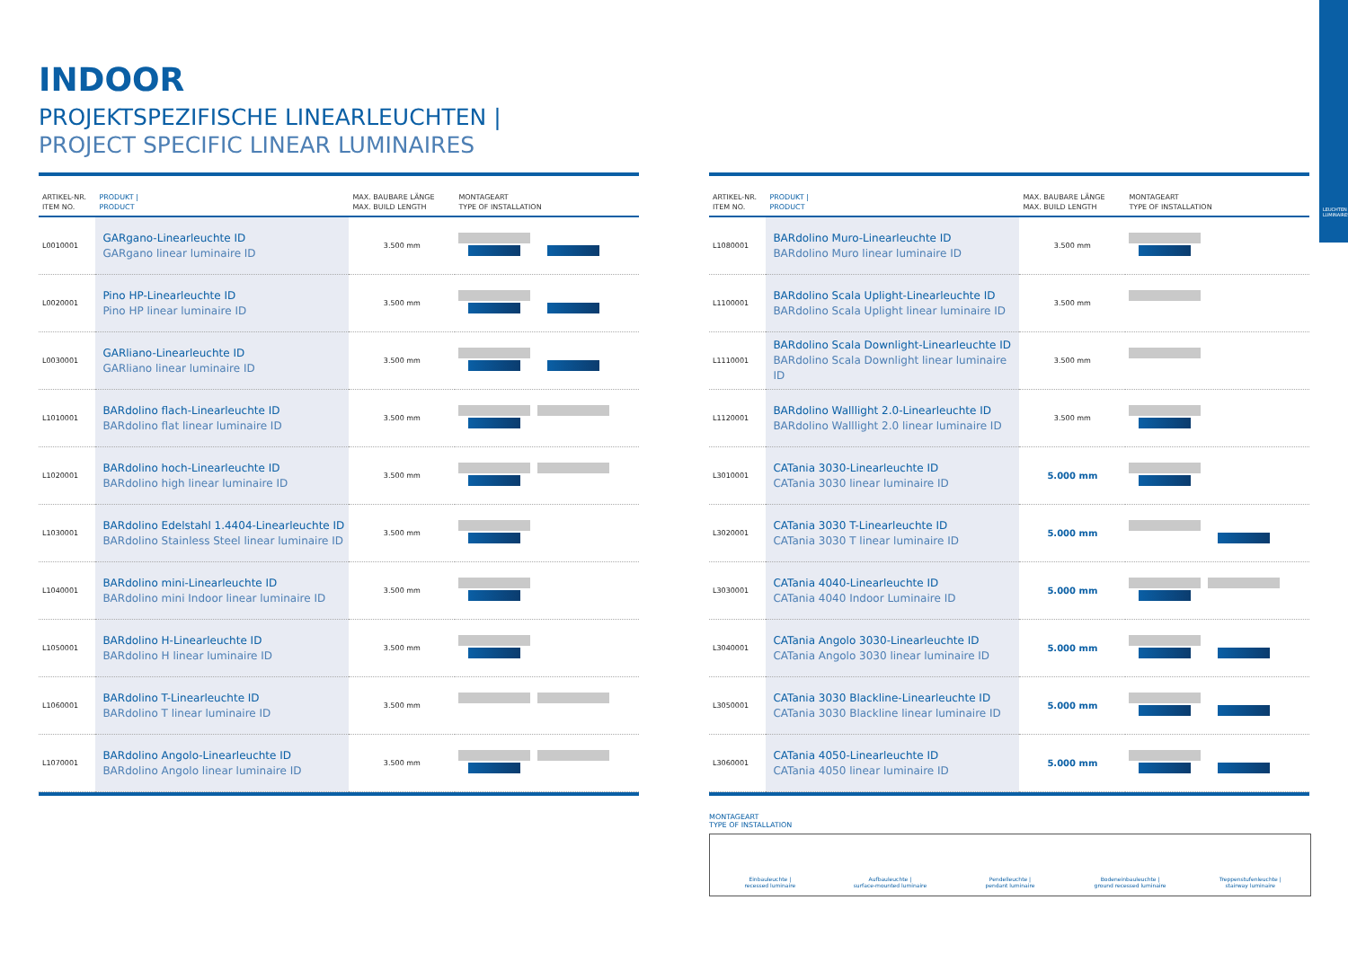LEUCHTEN LUMINAIRES
INDOOR
PROJEKTSPEZIFISCHE LINEARLEUCHTEN |
PROJECT SPECIFIC LINEAR LUMINAIRES
| ARTIKEL-NR. ITEM NO. | PRODUKT / PRODUCT | MAX. BAUBARE LÄNGE MAX. BUILD LENGTH | MONTAGEART TYPE OF INSTALLATION |
| --- | --- | --- | --- |
| L0010001 | GARgano-Linearleuchte ID GARgano linear luminaire ID | 3.500 mm | |
| L0020001 | Pino HP-Linearleuchte ID Pino HP linear luminaire ID | 3.500 mm | |
| L0030001 | GARliano-Linearleuchte ID GARliano linear luminaire ID | 3.500 mm | |
| L1010001 | BARdolino flach-Linearleuchte ID BARdolino flat linear luminaire ID | 3.500 mm | |
| L1020001 | BARdolino hoch-Linearleuchte ID BARdolino high linear luminaire ID | 3.500 mm | |
| L1030001 | BARdolino Edelstahl 1.4404-Linearleuchte ID BARdolino Stainless Steel linear luminaire ID | 3.500 mm | |
| L1040001 | BARdolino mini-Linearleuchte ID BARdolino mini Indoor linear luminaire ID | 3.500 mm | |
| L1050001 | BARdolino H-Linearleuchte ID BARdolino H linear luminaire ID | 3.500 mm | |
| L1060001 | BARdolino T-Linearleuchte ID BARdolino T linear luminaire ID | 3.500 mm | |
| L1070001 | BARdolino Angolo-Linearleuchte ID BARdolino Angolo linear luminaire ID | 3.500 mm | |
| ARTIKEL-NR. ITEM NO. | PRODUKT / PRODUCT | MAX. BAUBARE LÄNGE MAX. BUILD LENGTH | MONTAGEART TYPE OF INSTALLATION |
| --- | --- | --- | --- |
| L1080001 | BARdolino Muro-Linearleuchte ID BARdolino Muro linear luminaire ID | 3.500 mm | |
| L1100001 | BARdolino Scala Uplight-Linearleuchte ID BARdolino Scala Uplight linear luminaire ID | 3.500 mm | |
| L1110001 | BARdolino Scala Downlight-Linearleuchte ID BARdolino Scala Downlight linear luminaire ID | 3.500 mm | |
| L1120001 | BARdolino Walllight 2.0-Linearleuchte ID BARdolino Walllight 2.0 linear luminaire ID | 3.500 mm | |
| L3010001 | CATania 3030-Linearleuchte ID CATania 3030 linear luminaire ID | 5.000 mm | |
| L3020001 | CATania 3030 T-Linearleuchte ID CATania 3030 T linear luminaire ID | 5.000 mm | |
| L3030001 | CATania 4040-Linearleuchte ID CATania 4040 Indoor Luminaire ID | 5.000 mm | |
| L3040001 | CATania Angolo 3030-Linearleuchte ID CATania Angolo 3030 linear luminaire ID | 5.000 mm | |
| L3050001 | CATania 3030 Blackline-Linearleuchte ID CATania 3030 Blackline linear luminaire ID | 5.000 mm | |
| L3060001 | CATania 4050-Linearleuchte ID CATania 4050 linear luminaire ID | 5.000 mm | |
MONTAGEART
TYPE OF INSTALLATION
Einbauleuchte |
recessed luminaire
Aufbauleuchte |
surface-mounted luminaire
Pendelleuchte |
pendant luminaire
Bodeneinbauleuchte |
ground recessed luminaire
Treppenstufenleuchte |
stairway luminaire